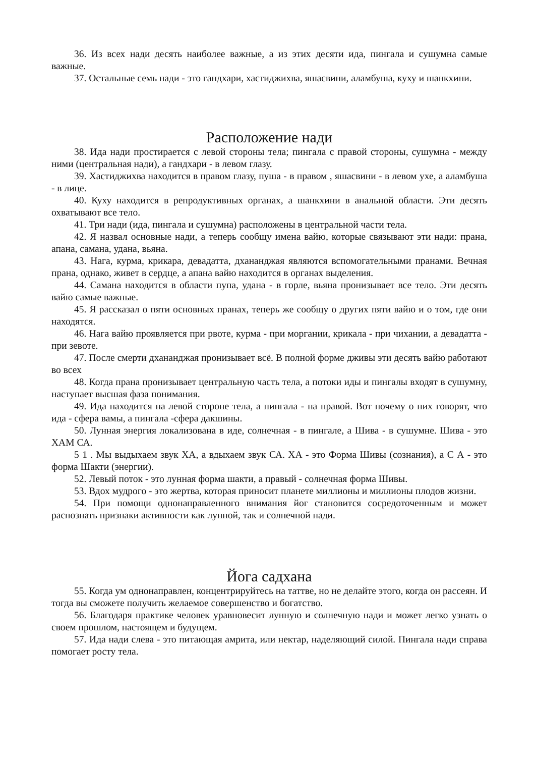36. Из всех нади десять наиболее важные, а из этих десяти ида, пингала и сушумна самые важные.
37. Остальные семь нади - это гандхари, хастиджихва, яшасвини, аламбуша, куху и шанкхини.
Расположение нади
38. Ида нади простирается с левой стороны тела; пингала с правой стороны, сушумна - между ними (центральная нади), а гандхари - в левом глазу.
39. Хастиджихва находится в правом глазу, пуша - в правом , яшасвини - в левом ухе, а аламбуша - в лице.
40. Куху находится в репродуктивных органах, а шанкхини в анальной области. Эти десять охватывают все тело.
41. Три нади (ида, пингала и сушумна) расположены в центральной части тела.
42. Я назвал основные нади, а теперь сообщу имена вайю, которые связывают эти нади: прана, апана, самана, удана, вьяна.
43. Нага, курма, крикара, девадатта, дхананджая являются вспомогательными пранами. Вечная прана, однако, живет в сердце, а апана вайю находится в органах выделения.
44. Самана находится в области пупа, удана - в горле, вьяна пронизывает все тело. Эти десять вайю самые важные.
45. Я рассказал о пяти основных пранах, теперь же сообщу о других пяти вайю и о том, где они находятся.
46. Нага вайю проявляется при рвоте, курма - при моргании, крикала - при чихании, а девадатта - при зевоте.
47. После смерти дхананджая пронизывает всё. В полной форме дживы эти десять вайю работают во всех
48. Когда прана пронизывает центральную часть тела, а потоки иды и пингалы входят в сушумну, наступает высшая фаза понимания.
49. Ида находится на левой стороне тела, а пингала - на правой. Вот почему о них говорят, что ида - сфера вамы, а пингала -сфера дакшины.
50. Лунная энергия локализована в иде, солнечная - в пингале, а Шива - в сушумне. Шива - это ХАМ СА.
5 1 . Мы выдыхаем звук ХА, а вдыхаем звук СА. ХА - это Форма Шивы (сознания), а С А - это форма Шакти (энергии).
52. Левый поток - это лунная форма шакти, а правый - солнечная форма Шивы.
53. Вдох мудрого - это жертва, которая приносит планете миллионы и миллионы плодов жизни.
54. При помощи однонаправленного внимания йог становится сосредоточенным и может распознать признаки активности как лунной, так и солнечной нади.
Йога садхана
55. Когда ум однонаправлен, концентрируйтесь на таттве, но не делайте этого, когда он рассеян. И тогда вы сможете получить желаемое совершенство и богатство.
56. Благодаря практике человек уравновесит лунную и солнечную нади и может легко узнать о своем прошлом, настоящем и будущем.
57. Ида нади слева - это питающая амрита, или нектар, наделяющий силой. Пингала нади справа помогает росту тела.